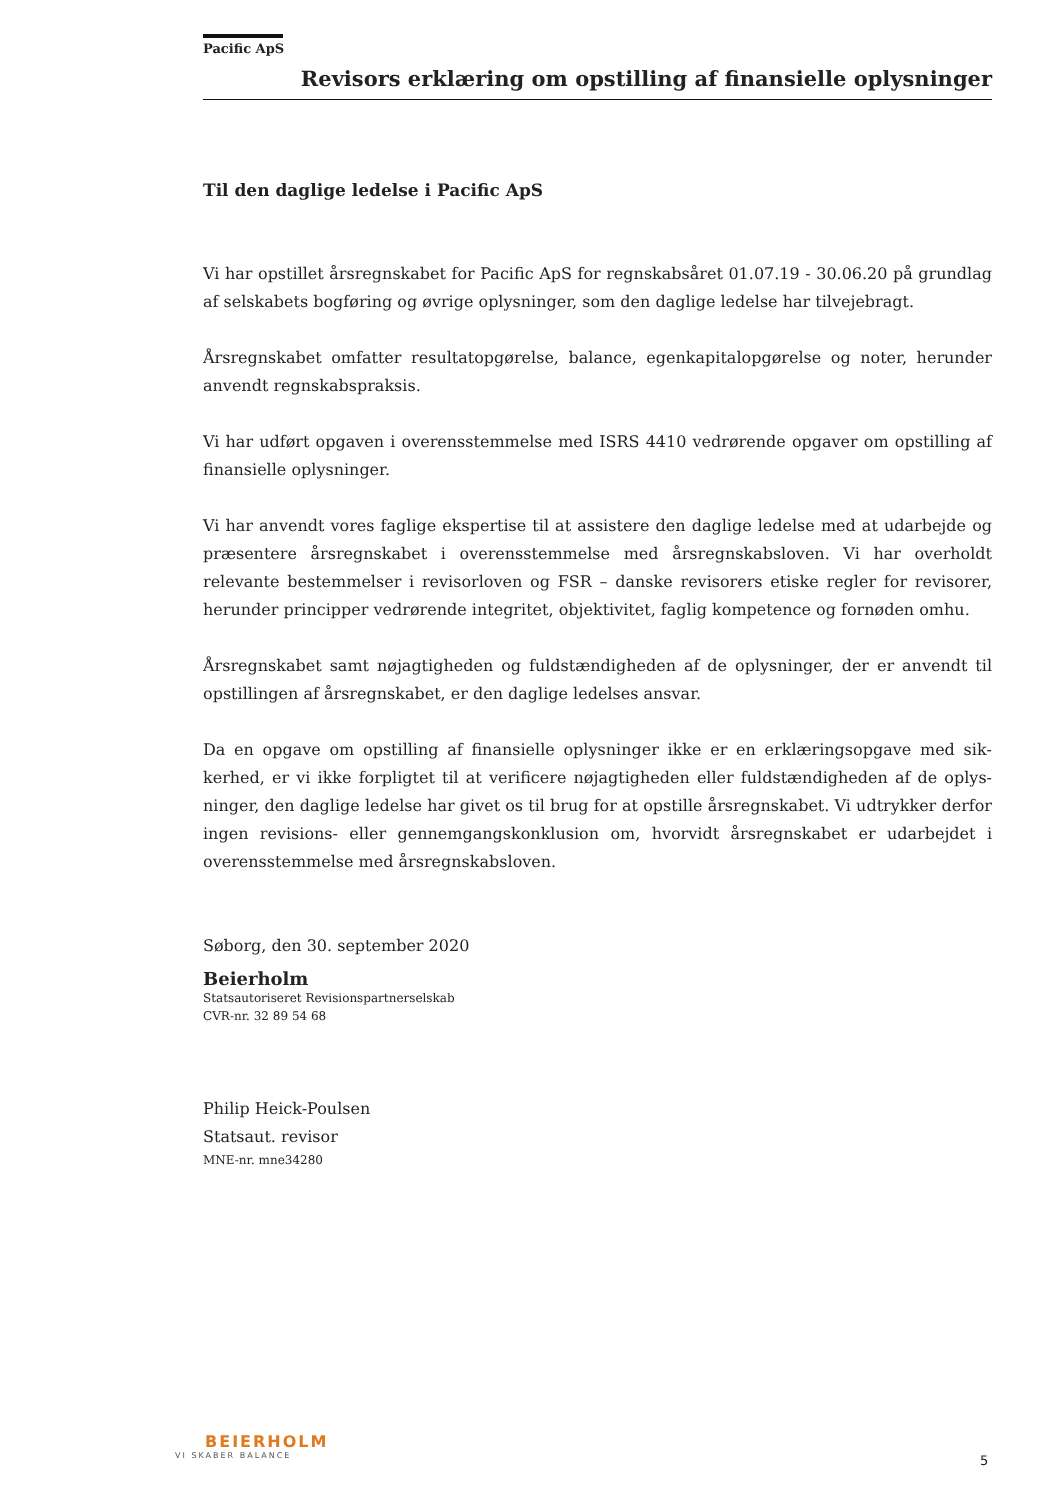Pacific ApS
Revisors erklæring om opstilling af finansielle oplysninger
Til den daglige ledelse i Pacific ApS
Vi har opstillet årsregnskabet for Pacific ApS for regnskabsåret 01.07.19 - 30.06.20 på grund­lag af selskabets bogføring og øvrige oplysninger, som den daglige ledelse har tilvejebragt.
Årsregnskabet omfatter resultatopgørelse, balance, egenkapitalopgørelse og noter, herunder anvendt regnskabspraksis.
Vi har udført opgaven i overensstemmelse med ISRS 4410 vedrørende opgaver om opstilling af finansielle oplysninger.
Vi har anvendt vores faglige ekspertise til at assistere den daglige ledelse med at udarbejde og præsentere årsregnskabet i overensstemmelse med årsregnskabsloven. Vi har overholdt relevante bestemmelser i revisorloven og FSR – danske revisorers etiske regler for revisorer, herunder principper vedrørende integritet, objektivitet, faglig kompetence og fornøden omhu.
Årsregnskabet samt nøjagtigheden og fuldstændigheden af de oplysninger, der er anvendt til opstillingen af årsregnskabet, er den daglige ledelses ansvar.
Da en opgave om opstilling af finansielle oplysninger ikke er en erklæringsopgave med sik­kerhed, er vi ikke forpligtet til at verificere nøjagtigheden eller fuldstændigheden af de oplys­ninger, den daglige ledelse har givet os til brug for at opstille årsregnskabet. Vi udtrykker derfor ingen revisions- eller gennemgangskonklusion om, hvorvidt årsregnskabet er udarbej­det i overensstemmelse med årsregnskabsloven.
Søborg, den 30. september 2020
Beierholm
Statsautoriseret Revisionspartnerselskab
CVR-nr. 32 89 54 68
Philip Heick-Poulsen
Statsaut. revisor
MNE-nr. mne34280
BEIERHOLM
VI SKABER BALANCE
5